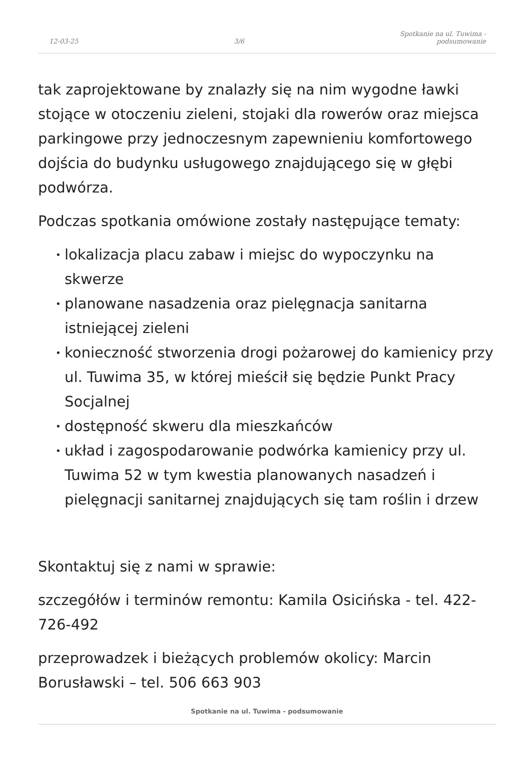12-03-25 3/6 Spotkanie na ul. Tuwima -
podsumowanie
tak zaprojektowane by znalazły się na nim wygodne ławki stojące w otoczeniu zieleni, stojaki dla rowerów oraz miejsca parkingowe przy jednoczesnym zapewnieniu komfortowego dojścia do budynku usługowego znajdującego się w głębi podwórza.
Podczas spotkania omówione zostały następujące tematy:
• lokalizacja placu zabaw i miejsc do wypoczynku na skwerze
• planowane nasadzenia oraz pielęgnacja sanitarna istniejącej zieleni
• konieczność stworzenia drogi pożarowej do kamienicy przy ul. Tuwima 35, w której mieścił się będzie Punkt Pracy Socjalnej
• dostępność skweru dla mieszkańców
• układ i zagospodarowanie podwórka kamienicy przy ul. Tuwima 52 w tym kwestia planowanych nasadzeń i pielęgnacji sanitarnej znajdujących się tam roślin i drzew
Skontaktuj się z nami w sprawie:
szczegółów i terminów remontu: Kamila Osicińska - tel. 422-726-492
przeprowadzek i bieżących problemów okolicy: Marcin Borusławski – tel. 506 663 903
Spotkanie na ul. Tuwima - podsumowanie